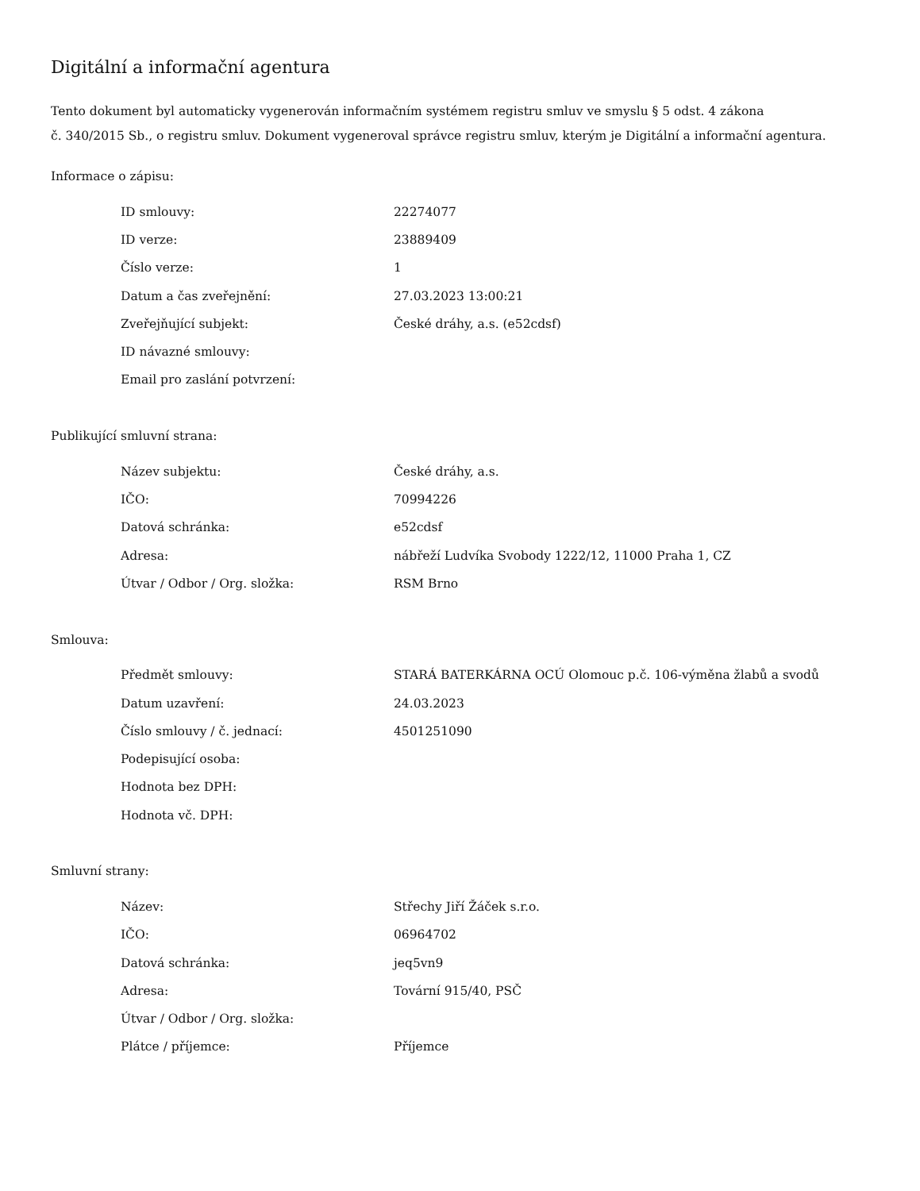Digitální a informační agentura
Tento dokument byl automaticky vygenerován informačním systémem registru smluv ve smyslu § 5 odst. 4 zákona
č. 340/2015 Sb., o registru smluv. Dokument vygeneroval správce registru smluv, kterým je Digitální a informační agentura.
Informace o zápisu:
| ID smlouvy: | 22274077 |
| ID verze: | 23889409 |
| Číslo verze: | 1 |
| Datum a čas zveřejnění: | 27.03.2023 13:00:21 |
| Zveřejňující subjekt: | České dráhy, a.s. (e52cdsf) |
| ID návazné smlouvy: | |
| Email pro zaslání potvrzení: | |
Publikující smluvní strana:
| Název subjektu: | České dráhy, a.s. |
| IČO: | 70994226 |
| Datová schránka: | e52cdsf |
| Adresa: | nábřeží Ludvíka Svobody 1222/12, 11000 Praha 1, CZ |
| Útvar / Odbor / Org. složka: | RSM Brno |
Smlouva:
| Předmět smlouvy: | STARÁ BATERKÁRNA OCÚ Olomouc p.č. 106-výměna žlabů a svodů |
| Datum uzavření: | 24.03.2023 |
| Číslo smlouvy / č. jednací: | 4501251090 |
| Podepisující osoba: | |
| Hodnota bez DPH: | |
| Hodnota vč. DPH: | |
Smluvní strany:
| Název: | Střechy Jiří Žáček s.r.o. |
| IČO: | 06964702 |
| Datová schránka: | jeq5vn9 |
| Adresa: | Tovární 915/40, PSČ |
| Útvar / Odbor / Org. složka: | |
| Plátce / příjemce: | Příjemce |